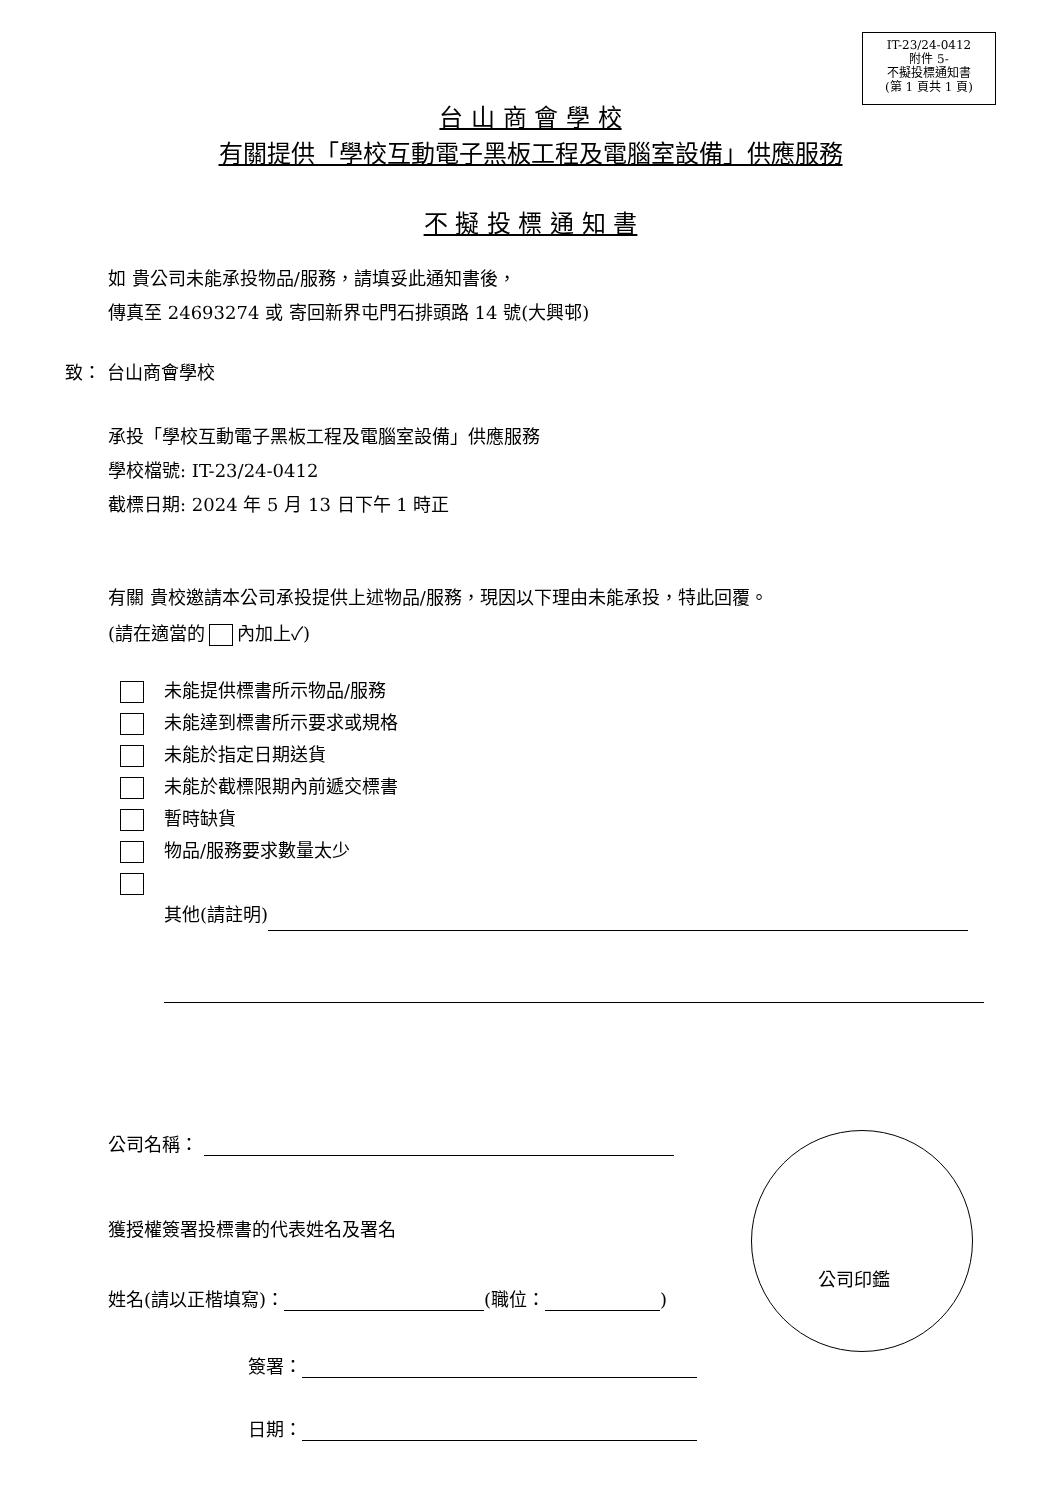IT-23/24-0412
附件 5-
不擬投標通知書
(第 1 頁共 1 頁)
台 山 商 會 學 校
有關提供「學校互動電子黑板工程及電腦室設備」供應服務
不 擬 投 標 通 知 書
如 貴公司未能承投物品/服務，請填妥此通知書後，
傳真至 24693274 或 寄回新界屯門石排頭路 14 號(大興邨)
致： 台山商會學校
承投「學校互動電子黑板工程及電腦室設備」供應服務
學校檔號: IT-23/24-0412
截標日期: 2024 年 5 月 13 日下午 1 時正
有關 貴校邀請本公司承投提供上述物品/服務，現因以下理由未能承投，特此回覆。
(請在適當的 內加上✓)
未能提供標書所示物品/服務
未能達到標書所示要求或規格
未能於指定日期送貨
未能於截標限期內前遞交標書
暫時缺貨
物品/服務要求數量太少
其他(請註明)
公司名稱：
獲授權簽署投標書的代表姓名及署名
姓名(請以正楷填寫)： (職位： )
簽署：
日期：
公司印鑑